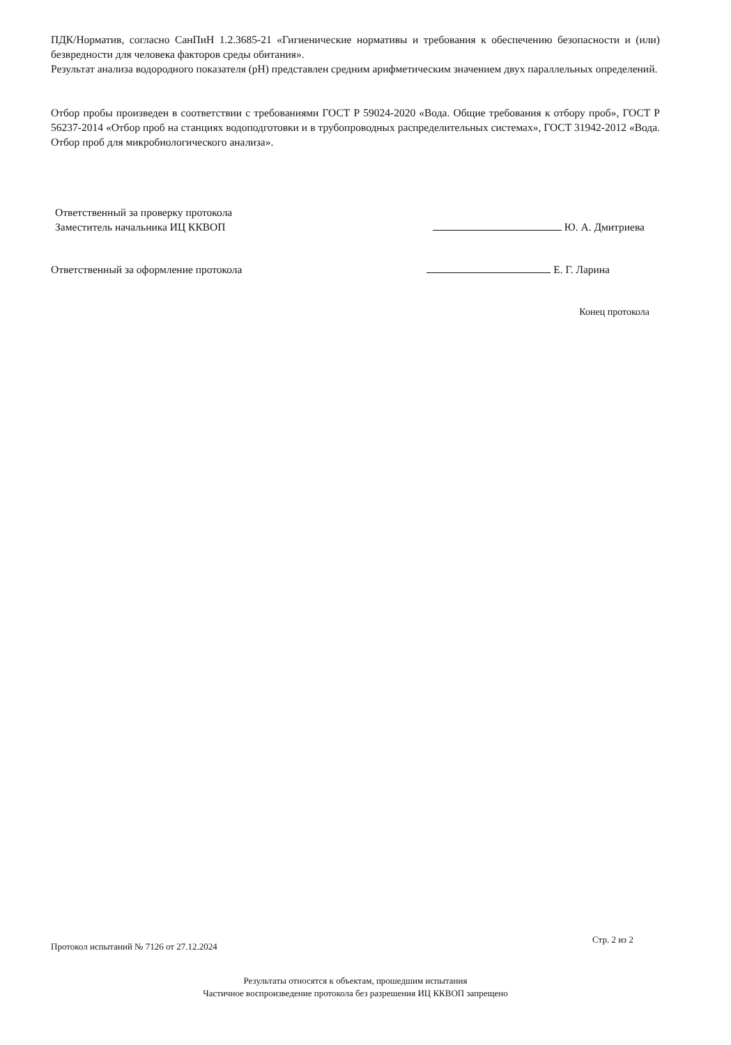ПДК/Норматив, согласно СанПиН 1.2.3685-21 «Гигиенические нормативы и требования к обеспечению безопасности и (или) безвредности для человека факторов среды обитания».
Результат анализа водородного показателя (pH) представлен средним арифметическим значением двух параллельных определений.
Отбор пробы произведен в соответствии с требованиями ГОСТ Р 59024-2020 «Вода. Общие требования к отбору проб», ГОСТ Р 56237-2014 «Отбор проб на станциях водоподготовки и в трубопроводных распределительных системах», ГОСТ 31942-2012 «Вода. Отбор проб для микробиологического анализа».
Ответственный за проверку протокола
Заместитель начальника ИЦ ККВОП
Ю. А. Дмитриева
Ответственный за оформление протокола
Е. Г. Ларина
Конец протокола
Протокол испытаний № 7126 от 27.12.2024
Стр. 2 из 2
Результаты относятся к объектам, прошедшим испытания
Частичное воспроизведение протокола без разрешения ИЦ ККВОП запрещено